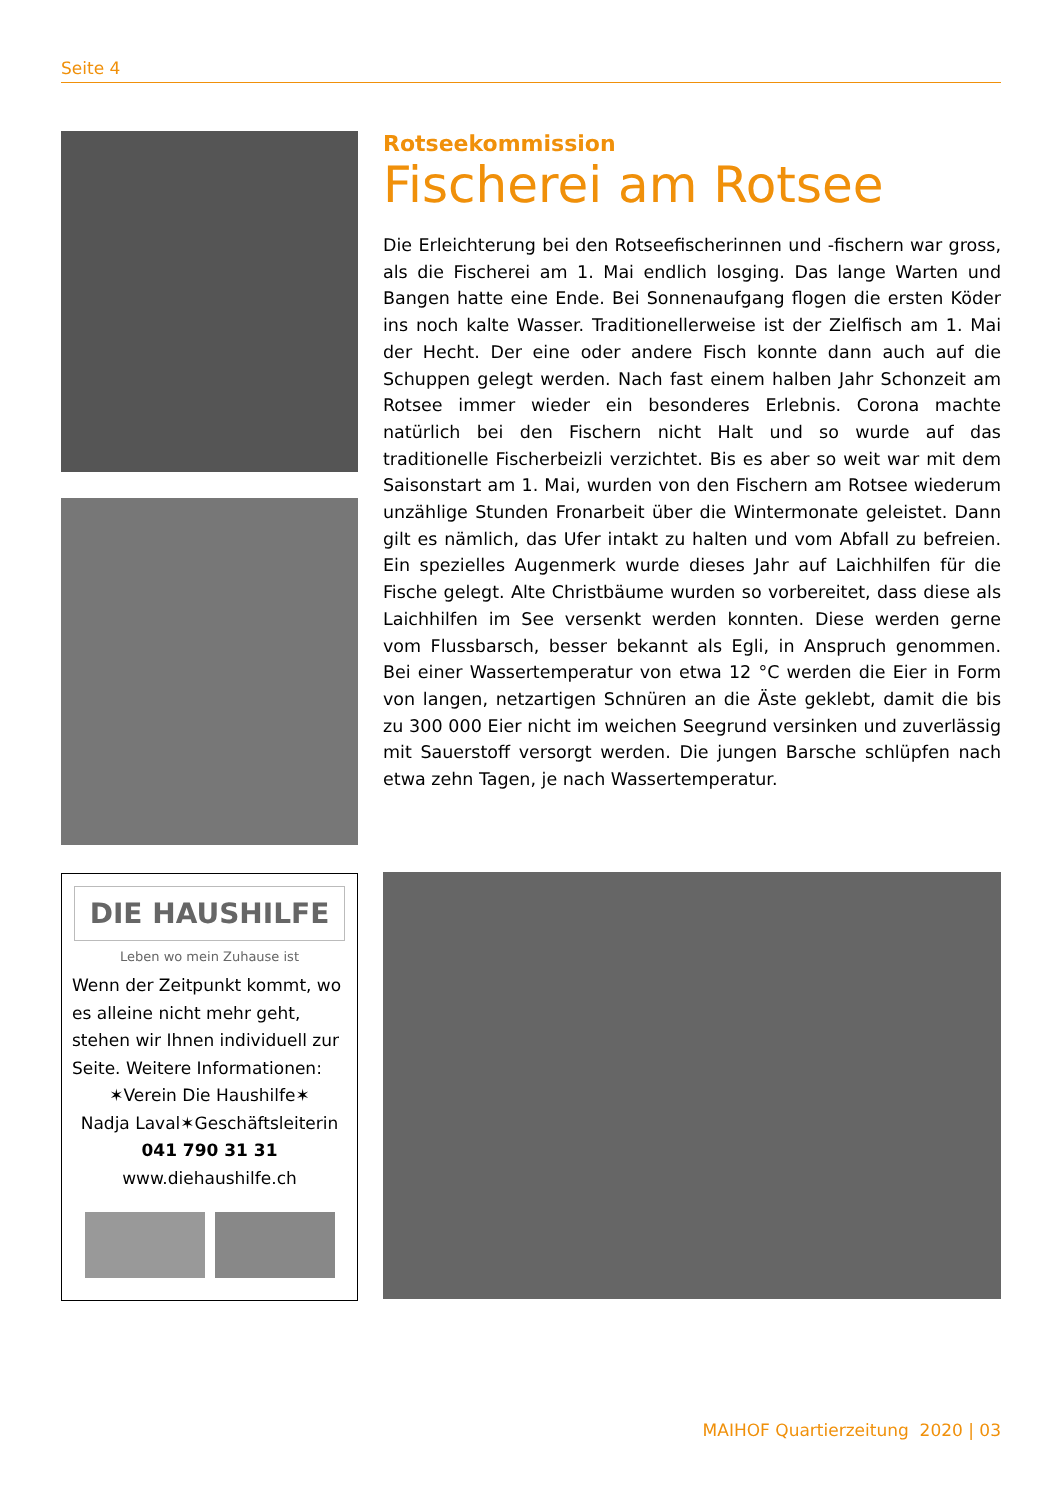Seite 4
Rotseekommission
Fischerei am Rotsee
Die Erleichterung bei den Rotseefischerinnen und -fischern war gross, als die Fischerei am 1. Mai endlich losging. Das lange Warten und Bangen hatte eine Ende. Bei Sonnenaufgang flogen die ersten Köder ins noch kalte Wasser. Traditionellerweise ist der Zielfisch am 1. Mai der Hecht. Der eine oder andere Fisch konnte dann auch auf die Schuppen gelegt werden. Nach fast einem halben Jahr Schonzeit am Rotsee immer wieder ein besonderes Erlebnis. Corona machte natürlich bei den Fischern nicht Halt und so wurde auf das traditionelle Fischerbeizli verzichtet. Bis es aber so weit war mit dem Saisonstart am 1. Mai, wurden von den Fischern am Rotsee wiederum unzählige Stunden Fronarbeit über die Wintermonate geleistet. Dann gilt es nämlich, das Ufer intakt zu halten und vom Abfall zu befreien. Ein spezielles Augenmerk wurde dieses Jahr auf Laichhilfen für die Fische gelegt. Alte Christbäume wurden so vorbereitet, dass diese als Laichhilfen im See versenkt werden konnten. Diese werden gerne vom Flussbarsch, besser bekannt als Egli, in Anspruch genommen. Bei einer Wassertemperatur von etwa 12 °C werden die Eier in Form von langen, netzartigen Schnüren an die Äste geklebt, damit die bis zu 300 000 Eier nicht im weichen Seegrund versinken und zuverlässig mit Sauerstoff versorgt werden. Die jungen Barsche schlüpfen nach etwa zehn Tagen, je nach Wassertemperatur.
DIE HAUSHILFE
Leben wo mein Zuhause ist
Wenn der Zeitpunkt kommt, wo es alleine nicht mehr geht, stehen wir Ihnen individuell zur Seite. Weitere Informationen:
✶Verein Die Haushilfe✶
Nadja Laval✶Geschäftsleiterin
041 790 31 31
www.diehaushilfe.ch
MAIHOF Quartierzeitung 2020 | 03